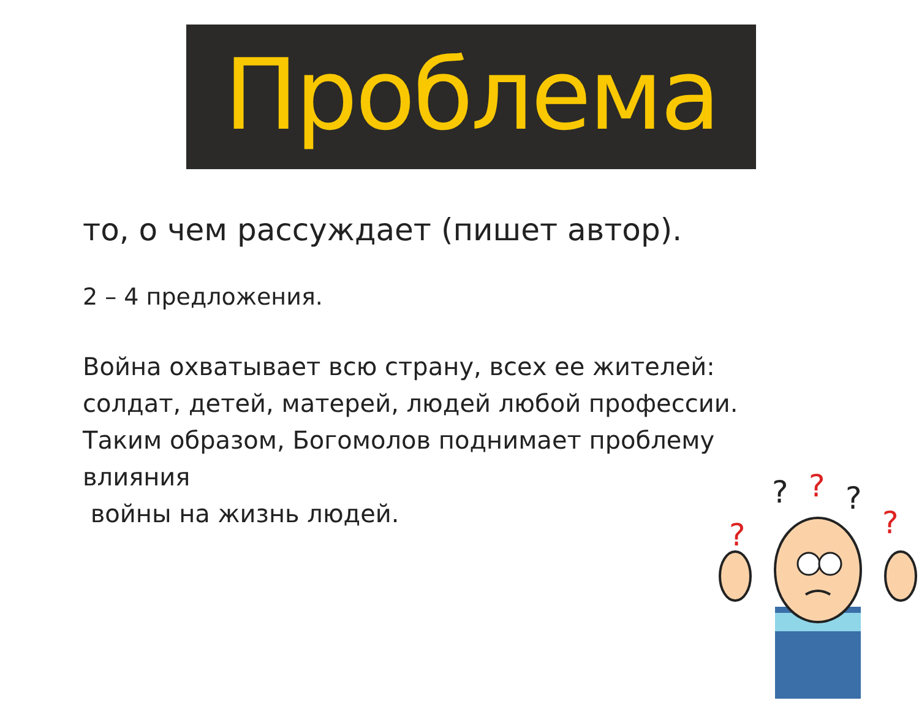Проблема
то, о чем рассуждает (пишет автор).
2 – 4 предложения.
Война охватывает всю страну, всех ее жителей: солдат, детей, матерей, людей любой профессии. Таким образом, Богомолов поднимает проблему влияния
войны на жизнь людей.
?
?
?
?
?